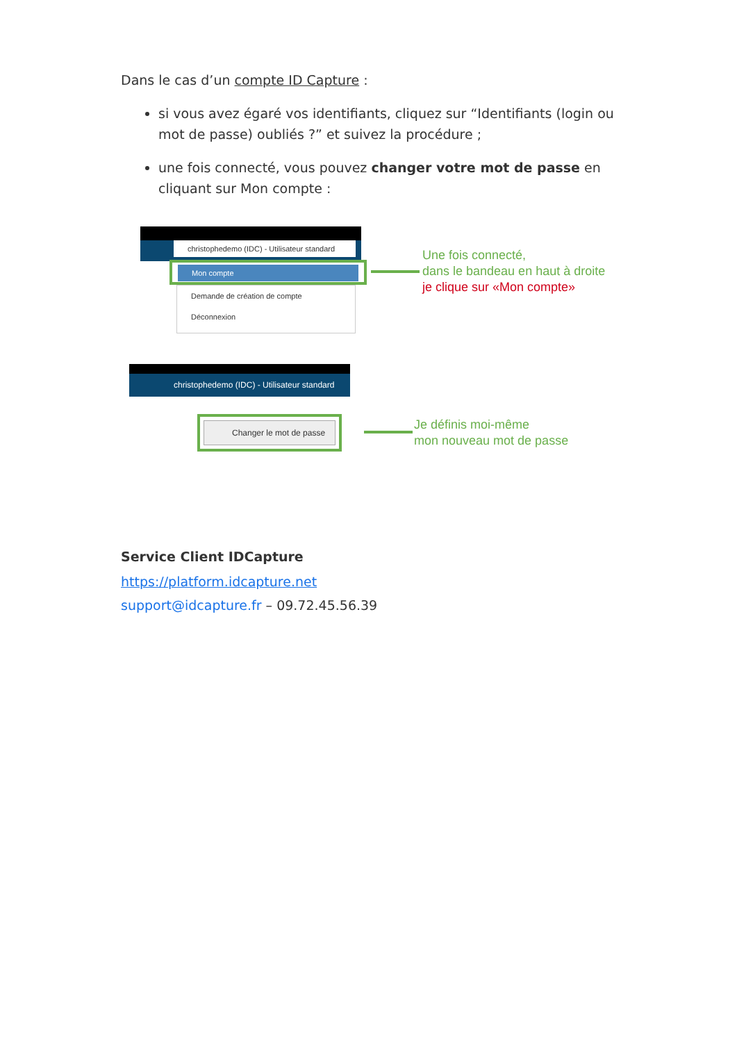Dans le cas d’un compte ID Capture :
si vous avez égaré vos identifiants, cliquez sur “Identifiants (login ou mot de passe) oubliés ?” et suivez la procédure ;
une fois connecté, vous pouvez changer votre mot de passe en cliquant sur Mon compte :
christophedemo (IDC) - Utilisateur standard
Mon compte
Demande de création de compte
Déconnexion
Une fois connecté,
dans le bandeau en haut à droite
je clique sur «Mon compte»
christophedemo (IDC) - Utilisateur standard
Changer le mot de passe
Je définis moi-même
mon nouveau mot de passe
Service Client IDCapture
https://platform.idcapture.net
support@idcapture.fr – 09.72.45.56.39